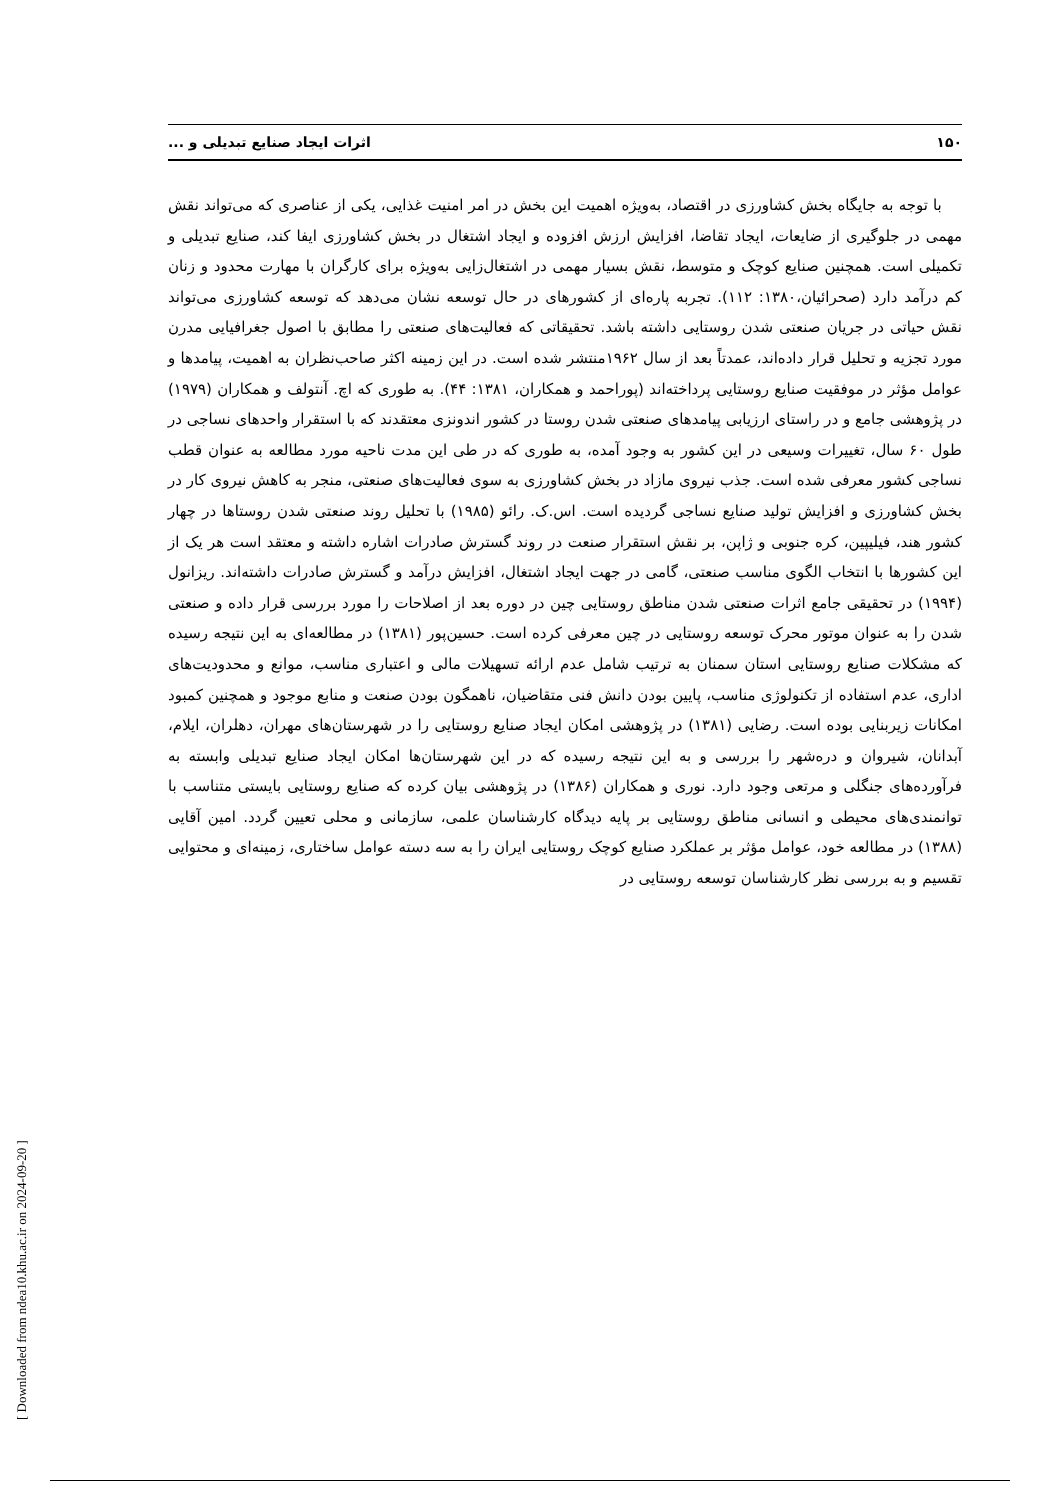۱۵۰ اثرات ایجاد صنایع تبدیلی و ...
با توجه به جایگاه بخش کشاورزی در اقتصاد، به‌ویژه اهمیت این بخش در امر امنیت غذایی، یکی از عناصری که می‌تواند نقش مهمی در جلوگیری از ضایعات، ایجاد تقاضا، افزایش ارزش افزوده و ایجاد اشتغال در بخش کشاورزی ایفا کند، صنایع تبدیلی و تکمیلی است. همچنین صنایع کوچک و متوسط، نقش بسیار مهمی در اشتغال‌زایی به‌ویژه برای کارگران با مهارت محدود و زنان کم درآمد دارد (صحرائیان،۱۳۸۰: ۱۱۲). تجربه پاره‌ای از کشورهای در حال توسعه نشان می‌دهد که توسعه کشاورزی می‌تواند نقش حیاتی در جریان صنعتی شدن روستایی داشته باشد. تحقیقاتی که فعالیت‌های صنعتی را مطابق با اصول جغرافیایی مدرن مورد تجزیه و تحلیل قرار داده‌اند، عمدتاً بعد از سال ۱۹۶۲منتشر شده است. در این زمینه اکثر صاحب‌نظران به اهمیت، پیامدها و عوامل مؤثر در موفقیت صنایع روستایی پرداخته‌اند (پوراحمد و همکاران، ۱۳۸۱: ۴۴). به طوری که اچ. آنتولف و همکاران (۱۹۷۹) در پژوهشی جامع و در راستای ارزیابی پیامدهای صنعتی شدن روستا در کشور اندونزی معتقدند که با استقرار واحدهای نساجی در طول ۶۰ سال، تغییرات وسیعی در این کشور به وجود آمده، به طوری که در طی این مدت ناحیه مورد مطالعه به عنوان قطب نساجی کشور معرفی شده است. جذب نیروی مازاد در بخش کشاورزی به سوی فعالیت‌های صنعتی، منجر به کاهش نیروی کار در بخش کشاورزی و افزایش تولید صنایع نساجی گردیده است. اس.ک. رائو (۱۹۸۵) با تحلیل روند صنعتی شدن روستاها در چهار کشور هند، فیلیپین، کره جنوبی و ژاپن، بر نقش استقرار صنعت در روند گسترش صادرات اشاره داشته و معتقد است هر یک از این کشورها با انتخاب الگوی مناسب صنعتی، گامی در جهت ایجاد اشتغال، افزایش درآمد و گسترش صادرات داشته‌اند. ریزانول (۱۹۹۴) در تحقیقی جامع اثرات صنعتی شدن مناطق روستایی چین در دوره بعد از اصلاحات را مورد بررسی قرار داده و صنعتی شدن را به عنوان موتور محرک توسعه روستایی در چین معرفی کرده است. حسین‌پور (۱۳۸۱) در مطالعه‌ای به این نتیجه رسیده که مشکلات صنایع روستایی استان سمنان به ترتیب شامل عدم ارائه تسهیلات مالی و اعتباری مناسب، موانع و محدودیت‌های اداری، عدم استفاده از تکنولوژی مناسب، پایین بودن دانش فنی متقاضیان، ناهمگون بودن صنعت و منابع موجود و همچنین کمبود امکانات زیربنایی بوده است. رضایی (۱۳۸۱) در پژوهشی امکان ایجاد صنایع روستایی را در شهرستان‌های مهران، دهلران، ایلام، آبدانان، شیروان و دره‌شهر را بررسی و به این نتیجه رسیده که در این شهرستان‌ها امکان ایجاد صنایع تبدیلی وابسته به فرآورده‌های جنگلی و مرتعی وجود دارد. نوری و همکاران (۱۳۸۶) در پژوهشی بیان کرده که صنایع روستایی بایستی متناسب با توانمندی‌های محیطی و انسانی مناطق روستایی بر پایه دیدگاه کارشناسان علمی، سازمانی و محلی تعیین گردد. امین آقایی (۱۳۸۸) در مطالعه خود، عوامل مؤثر بر عملکرد صنایع کوچک روستایی ایران را به سه دسته عوامل ساختاری، زمینه‌ای و محتوایی تقسیم و به بررسی نظر کارشناسان توسعه روستایی در
[ Downloaded from ndea10.khu.ac.ir on 2024-09-20 ]